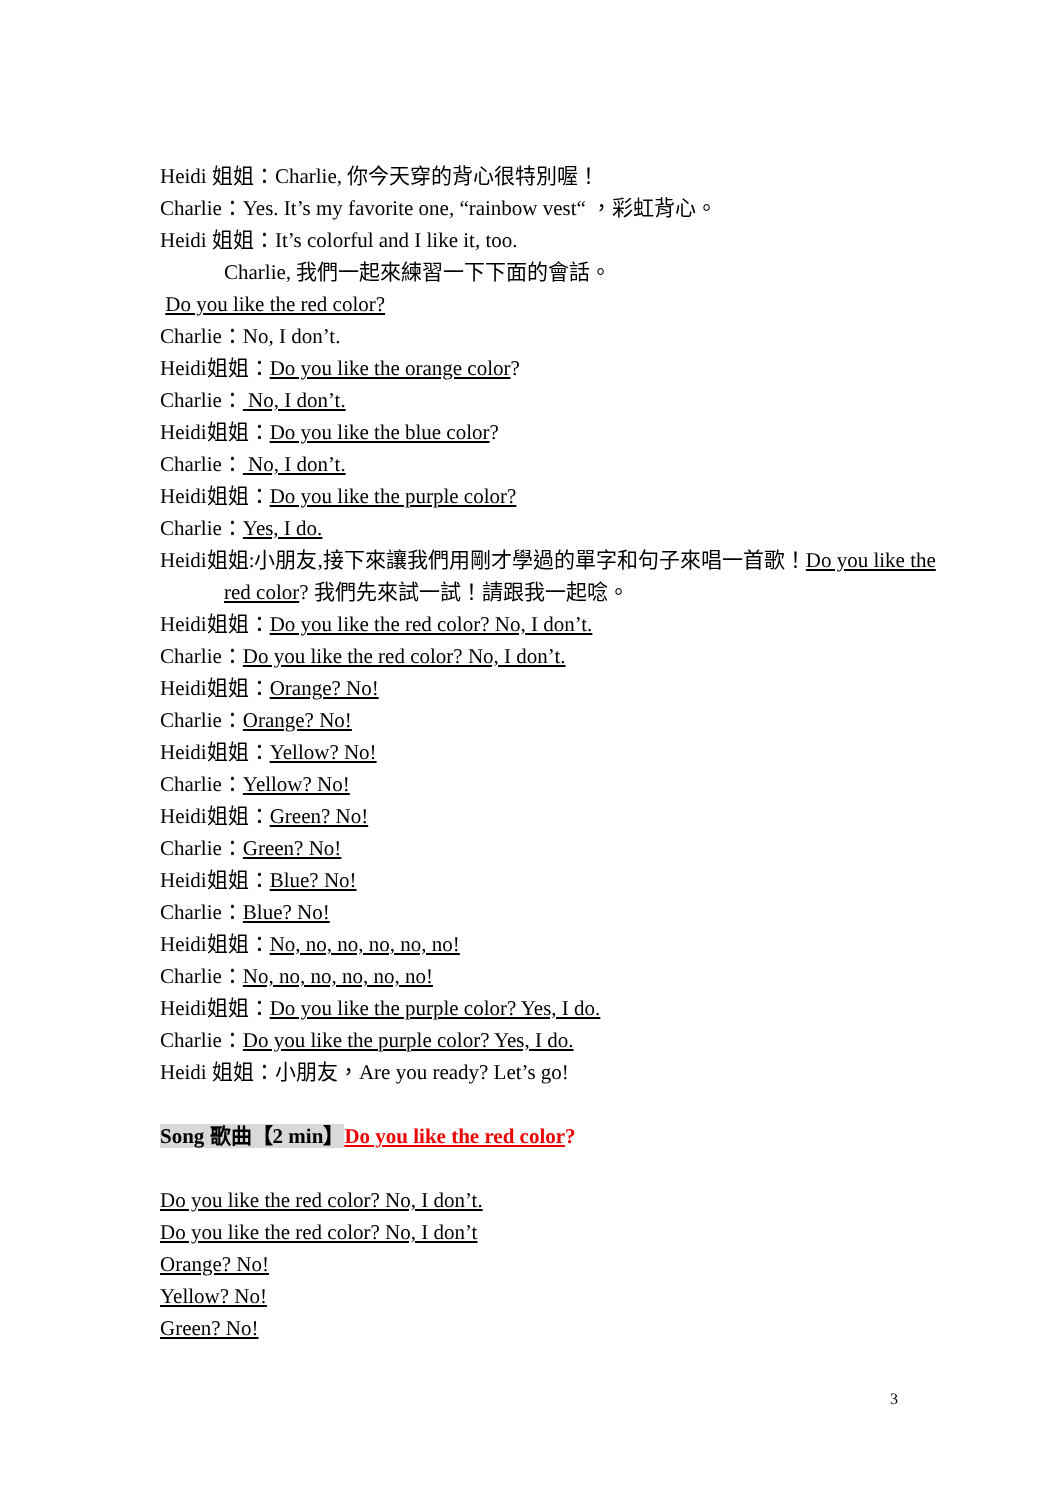Heidi 姐姐：Charlie, 你今天穿的背心很特別喔！
Charlie：Yes. It’s my favorite one, “rainbow vest“ ，彩虹背心。
Heidi 姐姐：It’s colorful and I like it, too.
Charlie, 我們一起來練習一下下面的會話。
Do you like the red color?
Charlie：No, I don’t.
Heidi姐姐：Do you like the orange color?
Charlie： No, I don’t.
Heidi姐姐：Do you like the blue color?
Charlie： No, I don’t.
Heidi姐姐：Do you like the purple color?
Charlie：Yes, I do.
Heidi姐姐:小朋友,接下來讓我們用剛才學過的單字和句子來唱一首歌！Do you like the
red color? 我們先來試一試！請跟我一起唸。
Heidi姐姐：Do you like the red color? No, I don’t.
Charlie：Do you like the red color? No, I don’t.
Heidi姐姐：Orange? No!
Charlie：Orange? No!
Heidi姐姐：Yellow? No!
Charlie：Yellow? No!
Heidi姐姐：Green? No!
Charlie：Green? No!
Heidi姐姐：Blue? No!
Charlie：Blue? No!
Heidi姐姐：No, no, no, no, no, no!
Charlie：No, no, no, no, no, no!
Heidi姐姐：Do you like the purple color? Yes, I do.
Charlie：Do you like the purple color? Yes, I do.
Heidi 姐姐：小朋友，Are you ready? Let’s go!
Song 歌曲【2 min】Do you like the red color?
Do you like the red color? No, I don’t.
Do you like the red color? No, I don’t
Orange? No!
Yellow? No!
Green? No!
3